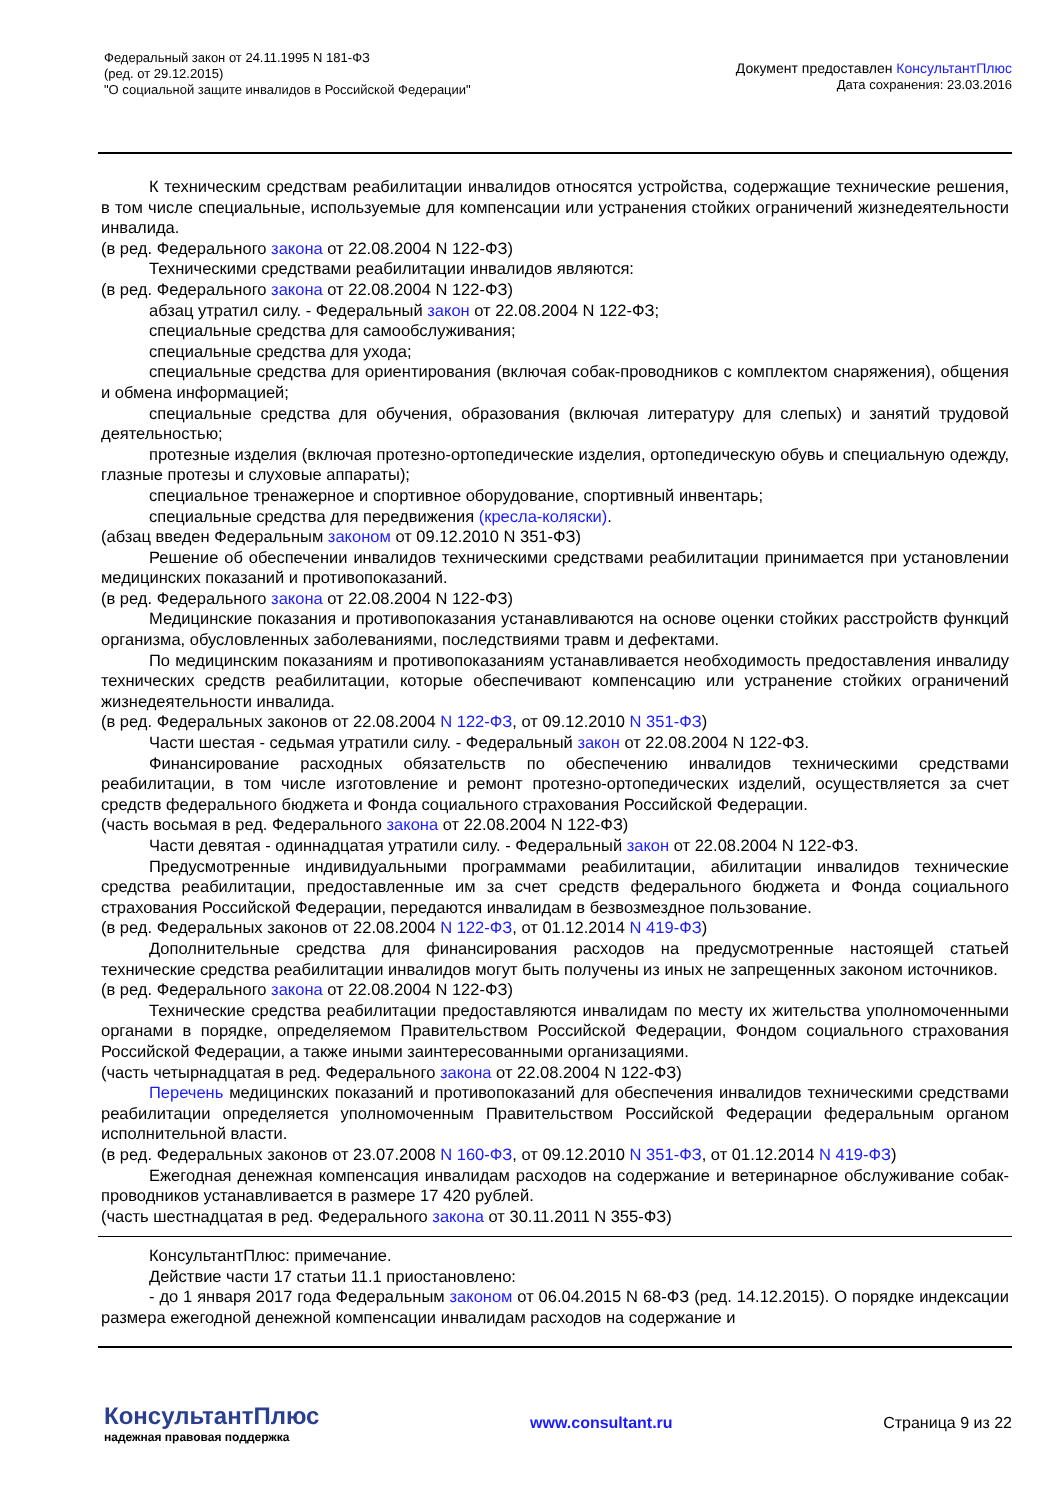Федеральный закон от 24.11.1995 N 181-ФЗ
(ред. от 29.12.2015)
"О социальной защите инвалидов в Российской Федерации"
Документ предоставлен КонсультантПлюс
Дата сохранения: 23.03.2016
К техническим средствам реабилитации инвалидов относятся устройства, содержащие технические решения, в том числе специальные, используемые для компенсации или устранения стойких ограничений жизнедеятельности инвалида.
(в ред. Федерального закона от 22.08.2004 N 122-ФЗ)
Техническими средствами реабилитации инвалидов являются:
(в ред. Федерального закона от 22.08.2004 N 122-ФЗ)
абзац утратил силу. - Федеральный закон от 22.08.2004 N 122-ФЗ;
специальные средства для самообслуживания;
специальные средства для ухода;
специальные средства для ориентирования (включая собак-проводников с комплектом снаряжения), общения и обмена информацией;
специальные средства для обучения, образования (включая литературу для слепых) и занятий трудовой деятельностью;
протезные изделия (включая протезно-ортопедические изделия, ортопедическую обувь и специальную одежду, глазные протезы и слуховые аппараты);
специальное тренажерное и спортивное оборудование, спортивный инвентарь;
специальные средства для передвижения (кресла-коляски).
(абзац введен Федеральным законом от 09.12.2010 N 351-ФЗ)
Решение об обеспечении инвалидов техническими средствами реабилитации принимается при установлении медицинских показаний и противопоказаний.
(в ред. Федерального закона от 22.08.2004 N 122-ФЗ)
Медицинские показания и противопоказания устанавливаются на основе оценки стойких расстройств функций организма, обусловленных заболеваниями, последствиями травм и дефектами.
По медицинским показаниям и противопоказаниям устанавливается необходимость предоставления инвалиду технических средств реабилитации, которые обеспечивают компенсацию или устранение стойких ограничений жизнедеятельности инвалида.
(в ред. Федеральных законов от 22.08.2004 N 122-ФЗ, от 09.12.2010 N 351-ФЗ)
Части шестая - седьмая утратили силу. - Федеральный закон от 22.08.2004 N 122-ФЗ.
Финансирование расходных обязательств по обеспечению инвалидов техническими средствами реабилитации, в том числе изготовление и ремонт протезно-ортопедических изделий, осуществляется за счет средств федерального бюджета и Фонда социального страхования Российской Федерации.
(часть восьмая в ред. Федерального закона от 22.08.2004 N 122-ФЗ)
Части девятая - одиннадцатая утратили силу. - Федеральный закон от 22.08.2004 N 122-ФЗ.
Предусмотренные индивидуальными программами реабилитации, абилитации инвалидов технические средства реабилитации, предоставленные им за счет средств федерального бюджета и Фонда социального страхования Российской Федерации, передаются инвалидам в безвозмездное пользование.
(в ред. Федеральных законов от 22.08.2004 N 122-ФЗ, от 01.12.2014 N 419-ФЗ)
Дополнительные средства для финансирования расходов на предусмотренные настоящей статьей технические средства реабилитации инвалидов могут быть получены из иных не запрещенных законом источников.
(в ред. Федерального закона от 22.08.2004 N 122-ФЗ)
Технические средства реабилитации предоставляются инвалидам по месту их жительства уполномоченными органами в порядке, определяемом Правительством Российской Федерации, Фондом социального страхования Российской Федерации, а также иными заинтересованными организациями.
(часть четырнадцатая в ред. Федерального закона от 22.08.2004 N 122-ФЗ)
Перечень медицинских показаний и противопоказаний для обеспечения инвалидов техническими средствами реабилитации определяется уполномоченным Правительством Российской Федерации федеральным органом исполнительной власти.
(в ред. Федеральных законов от 23.07.2008 N 160-ФЗ, от 09.12.2010 N 351-ФЗ, от 01.12.2014 N 419-ФЗ)
Ежегодная денежная компенсация инвалидам расходов на содержание и ветеринарное обслуживание собак-проводников устанавливается в размере 17 420 рублей.
(часть шестнадцатая в ред. Федерального закона от 30.11.2011 N 355-ФЗ)
КонсультантПлюс: примечание.
Действие части 17 статьи 11.1 приостановлено:
- до 1 января 2017 года Федеральным законом от 06.04.2015 N 68-ФЗ (ред. 14.12.2015). О порядке индексации размера ежегодной денежной компенсации инвалидам расходов на содержание и
КонсультантПлюс
надежная правовая поддержка
www.consultant.ru Страница 9 из 22